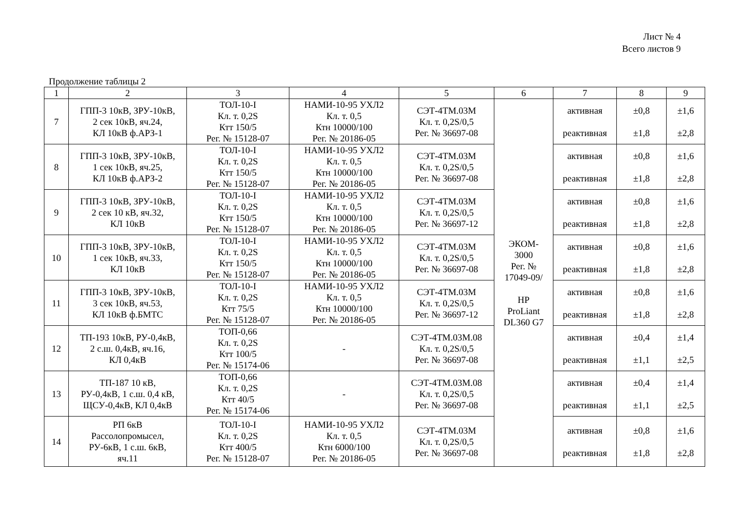Лист № 4
Всего листов 9
Продолжение таблицы 2
| 1 | 2 | 3 | 4 | 5 | 6 | 7 | 8 | 9 |
| --- | --- | --- | --- | --- | --- | --- | --- | --- |
| 7 | ГПП-3 10кВ, ЗРУ-10кВ, 2 сек 10кВ, яч.24, КЛ 10кВ ф.АРЗ-1 | ТОЛ-10-I Кл. т. 0,2S Ктт 150/5 Рег. № 15128-07 | НАМИ-10-95 УХЛ2 Кл. т. 0,5 Ктн 10000/100 Рег. № 20186-05 | СЭТ-4ТМ.03М Кл. т. 0,2S/0,5 Рег. № 36697-08 | ЭКОМ- 3000 Рег. № 17049-09/ HP ProLiant DL360 G7 | активная реактивная | ±0,8 ±1,8 | ±1,6 ±2,8 |
| 8 | ГПП-3 10кВ, ЗРУ-10кВ, 1 сек 10кВ, яч.25, КЛ 10кВ ф.АРЗ-2 | ТОЛ-10-I Кл. т. 0,2S Ктт 150/5 Рег. № 15128-07 | НАМИ-10-95 УХЛ2 Кл. т. 0,5 Ктн 10000/100 Рег. № 20186-05 | СЭТ-4ТМ.03М Кл. т. 0,2S/0,5 Рег. № 36697-08 | | активная реактивная | ±0,8 ±1,8 | ±1,6 ±2,8 |
| 9 | ГПП-3 10кВ, ЗРУ-10кВ, 2 сек 10 кВ, яч.32, КЛ 10кВ | ТОЛ-10-I Кл. т. 0,2S Ктт 150/5 Рег. № 15128-07 | НАМИ-10-95 УХЛ2 Кл. т. 0,5 Ктн 10000/100 Рег. № 20186-05 | СЭТ-4ТМ.03М Кл. т. 0,2S/0,5 Рег. № 36697-12 | | активная реактивная | ±0,8 ±1,8 | ±1,6 ±2,8 |
| 10 | ГПП-3 10кВ, ЗРУ-10кВ, 1 сек 10кВ, яч.33, КЛ 10кВ | ТОЛ-10-I Кл. т. 0,2S Ктт 150/5 Рег. № 15128-07 | НАМИ-10-95 УХЛ2 Кл. т. 0,5 Ктн 10000/100 Рег. № 20186-05 | СЭТ-4ТМ.03М Кл. т. 0,2S/0,5 Рег. № 36697-08 | | активная реактивная | ±0,8 ±1,8 | ±1,6 ±2,8 |
| 11 | ГПП-3 10кВ, ЗРУ-10кВ, 3 сек 10кВ, яч.53, КЛ 10кВ ф.БМТС | ТОЛ-10-I Кл. т. 0,2S Ктт 75/5 Рег. № 15128-07 | НАМИ-10-95 УХЛ2 Кл. т. 0,5 Ктн 10000/100 Рег. № 20186-05 | СЭТ-4ТМ.03М Кл. т. 0,2S/0,5 Рег. № 36697-12 | | активная реактивная | ±0,8 ±1,8 | ±1,6 ±2,8 |
| 12 | ТП-193 10кВ, РУ-0,4кВ, 2 с.ш. 0,4кВ, яч.16, КЛ 0,4кВ | ТОП-0,66 Кл. т. 0,2S Ктт 100/5 Рег. № 15174-06 | - | СЭТ-4ТМ.03М.08 Кл. т. 0,2S/0,5 Рег. № 36697-08 | | активная реактивная | ±0,4 ±1,1 | ±1,4 ±2,5 |
| 13 | ТП-187 10 кВ, РУ-0,4кВ, 1 с.ш. 0,4 кВ, ЩСУ-0,4кВ, КЛ 0,4кВ | ТОП-0,66 Кл. т. 0,2S Ктт 40/5 Рег. № 15174-06 | - | СЭТ-4ТМ.03М.08 Кл. т. 0,2S/0,5 Рег. № 36697-08 | | активная реактивная | ±0,4 ±1,1 | ±1,4 ±2,5 |
| 14 | РП 6кВ Рассолопромысел, РУ-6кВ, 1 с.ш. 6кВ, яч.11 | ТОЛ-10-I Кл. т. 0,2S Ктт 400/5 Рег. № 15128-07 | НАМИ-10-95 УХЛ2 Кл. т. 0,5 Ктн 6000/100 Рег. № 20186-05 | СЭТ-4ТМ.03М Кл. т. 0,2S/0,5 Рег. № 36697-08 | | активная реактивная | ±0,8 ±1,8 | ±1,6 ±2,8 |